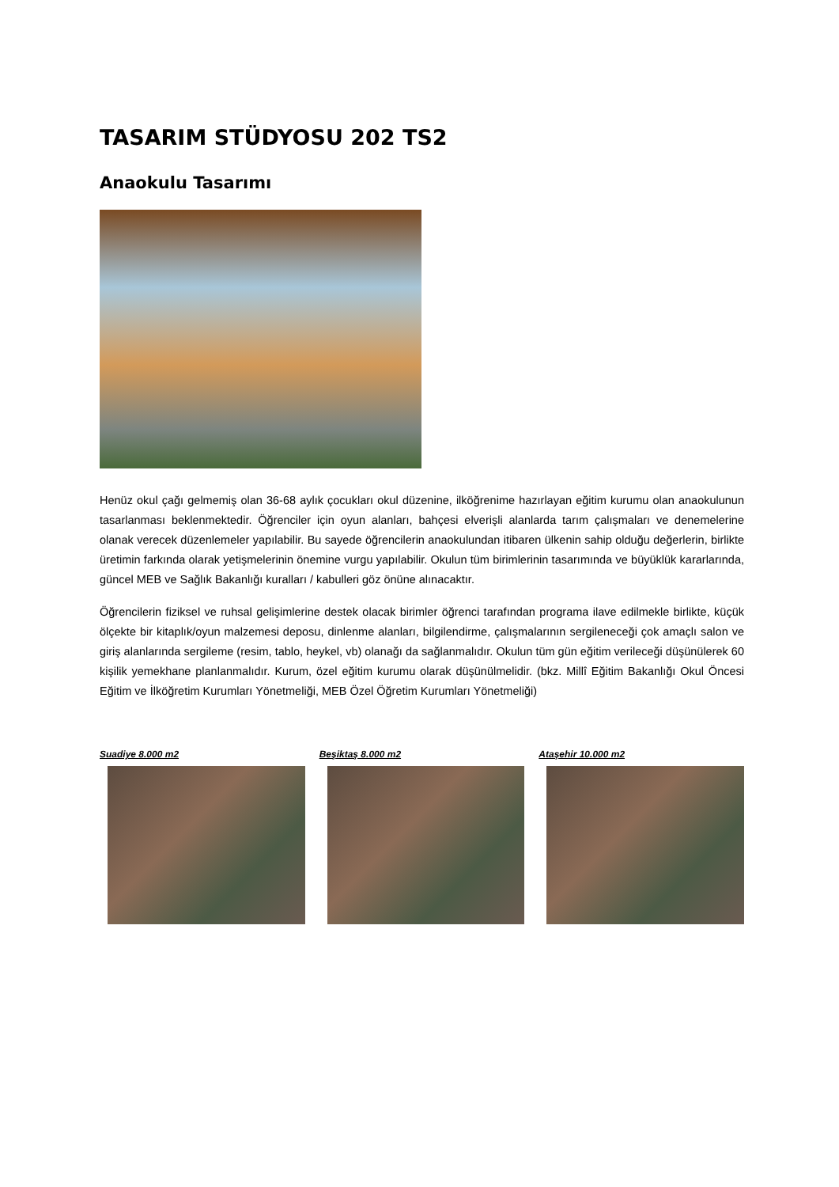TASARIM STÜDYOSU 202 TS2
Anaokulu Tasarımı
Henüz okul çağı gelmemiş olan 36-68 aylık çocukları okul düzenine, ilköğrenime hazırlayan eğitim kurumu olan anaokulunun tasarlanması beklenmektedir. Öğrenciler için oyun alanları, bahçesi elverişli alanlarda tarım çalışmaları ve denemelerine olanak verecek düzenlemeler yapılabilir. Bu sayede öğrencilerin anaokulundan itibaren ülkenin sahip olduğu değerlerin, birlikte üretimin farkında olarak yetişmelerinin önemine vurgu yapılabilir. Okulun tüm birimlerinin tasarımında ve büyüklük kararlarında, güncel MEB ve Sağlık Bakanlığı kuralları / kabulleri göz önüne alınacaktır.
Öğrencilerin fiziksel ve ruhsal gelişimlerine destek olacak birimler öğrenci tarafından programa ilave edilmekle birlikte, küçük ölçekte bir kitaplık/oyun malzemesi deposu, dinlenme alanları, bilgilendirme, çalışmalarının sergileneceği çok amaçlı salon ve giriş alanlarında sergileme (resim, tablo, heykel, vb) olanağı da sağlanmalıdır. Okulun tüm gün eğitim verileceği düşünülerek 60 kişilik yemekhane planlanmalıdır. Kurum, özel eğitim kurumu olarak düşünülmelidir. (bkz. Millî Eğitim Bakanlığı Okul Öncesi Eğitim ve İlköğretim Kurumları Yönetmeliği, MEB Özel Öğretim Kurumları Yönetmeliği)
Suadiye 8.000 m2 Beşiktaş 8.000 m2 Ataşehir 10.000 m2